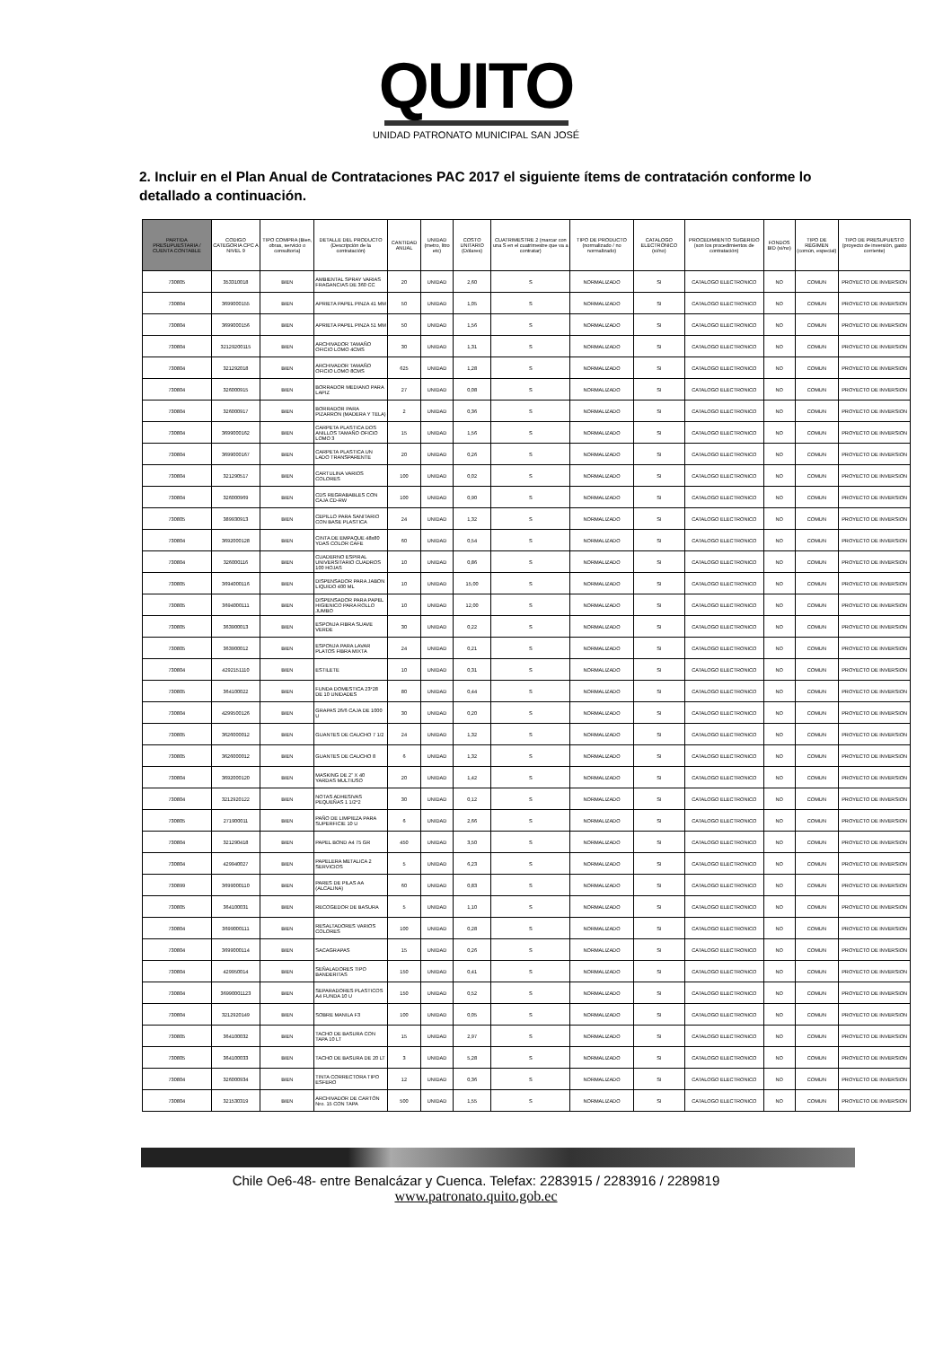QUITO
UNIDAD PATRONATO MUNICIPAL SAN JOSÉ
2. Incluir en el Plan Anual de Contrataciones PAC 2017 el siguiente ítems de contratación conforme lo detallado a continuación.
| PARTIDA PRESUPUESTARIA / CUENTA CONTABLE | CODIGO CATEGORIA CPC A NIVEL 9 | TIPO COMPRA (Bien, obras, servicio o consultoría) | DETALLE DEL PRODUCTO (Descripción de la contratación) | CANTIDAD ANUAL | UNIDAD (metro, litro etc) | COSTO UNITARIO (Dólares) | CUATRIMESTRE 2 (marcar con una S en el cuatrimestre que va a contratar) | TIPO DE PRODUCTO (normalizado / no normalizado) | CATALOGO ELECTRÓNICO (si/no) | PROCEDIMIENTO SUGERIDO (son los procedimientos de contratación) | FONDOS BID (si/no) | TIPO DE RÉGIMEN (común, especial) | TIPO DE PRESUPUESTO (proyecto de inversión, gasto corriente) |
| --- | --- | --- | --- | --- | --- | --- | --- | --- | --- | --- | --- | --- | --- |
| 730805 | 353310018 | BIEN | AMBIENTAL SPRAY VARIAS FRAGANCIAS DE 360 CC | 20 | UNIDAD | 2,60 | S | NORMALIZADO | SI | CATALOGO ELECTRONICO | NO | COMUN | PROYECTO DE INVERSION |
| 730804 | 3699000155 | BIEN | APRIETA PAPEL PINZA 41 MM | 50 | UNIDAD | 1,05 | S | NORMALIZADO | SI | CATALOGO ELECTRONICO | NO | COMUN | PROYECTO DE INVERSION |
| 730804 | 3699000156 | BIEN | APRIETA PAPEL PINZA 51 MM | 50 | UNIDAD | 1,56 | S | NORMALIZADO | SI | CATALOGO ELECTRONICO | NO | COMUN | PROYECTO DE INVERSION |
| 730804 | 32129200115 | BIEN | ARCHIVADOR TAMAÑO OFICIO LOMO 4CMS | 30 | UNIDAD | 1,31 | S | NORMALIZADO | SI | CATALOGO ELECTRONICO | NO | COMUN | PROYECTO DE INVERSION |
| 730804 | 321292018 | BIEN | ARCHIVADOR TAMAÑO OFICIO LOMO 8CMS | 625 | UNIDAD | 1,28 | S | NORMALIZADO | SI | CATALOGO ELECTRONICO | NO | COMUN | PROYECTO DE INVERSION |
| 730804 | 326000915 | BIEN | BORRADOR MEDIANO PARA LAPIZ | 27 | UNIDAD | 0,08 | S | NORMALIZADO | SI | CATALOGO ELECTRONICO | NO | COMUN | PROYECTO DE INVERSION |
| 730804 | 326000917 | BIEN | BORRADOR PARA PIZARRON (MADERA Y TELA) | 2 | UNIDAD | 0,36 | S | NORMALIZADO | SI | CATALOGO ELECTRONICO | NO | COMUN | PROYECTO DE INVERSION |
| 730804 | 3699000162 | BIEN | CARPETA PLASTICA DOS ANILLOS TAMAÑO OFICIO LOMO 3 | 15 | UNIDAD | 1,56 | S | NORMALIZADO | SI | CATALOGO ELECTRONICO | NO | COMUN | PROYECTO DE INVERSION |
| 730804 | 3699000167 | BIEN | CARPETA PLASTICA UN LADO TRANSPARENTE | 20 | UNIDAD | 0,26 | S | NORMALIZADO | SI | CATALOGO ELECTRONICO | NO | COMUN | PROYECTO DE INVERSION |
| 730804 | 321290517 | BIEN | CARTULINA VARIOS COLORES | 100 | UNIDAD | 0,02 | S | NORMALIZADO | SI | CATALOGO ELECTRONICO | NO | COMUN | PROYECTO DE INVERSION |
| 730804 | 326000969 | BIEN | CDS REGRABABLES CON CAJA CD-RW | 100 | UNIDAD | 0,90 | S | NORMALIZADO | SI | CATALOGO ELECTRONICO | NO | COMUN | PROYECTO DE INVERSION |
| 730805 | 389930913 | BIEN | CEPILLO PARA SANITARIO CON BASE PLASTICA | 24 | UNIDAD | 1,32 | S | NORMALIZADO | SI | CATALOGO ELECTRONICO | NO | COMUN | PROYECTO DE INVERSION |
| 730804 | 3692000128 | BIEN | CINTA DE EMPAQUE 48x80 YDAS COLOR CAFE | 60 | UNIDAD | 0,54 | S | NORMALIZADO | SI | CATALOGO ELECTRONICO | NO | COMUN | PROYECTO DE INVERSION |
| 730804 | 326000116 | BIEN | CUADERNO ESPIRAL UNIVERSITARIO CUADROS 100 HOJAS | 10 | UNIDAD | 0,86 | S | NORMALIZADO | SI | CATALOGO ELECTRONICO | NO | COMUN | PROYECTO DE INVERSION |
| 730805 | 3694000116 | BIEN | DISPENSADOR PARA JABON LIQUIDO 400 ML | 10 | UNIDAD | 15,00 | S | NORMALIZADO | SI | CATALOGO ELECTRONICO | NO | COMUN | PROYECTO DE INVERSION |
| 730805 | 3694000111 | BIEN | DISPENSADOR PARA PAPEL HIGIENICO PARA ROLLO JUMBO | 10 | UNIDAD | 12,00 | S | NORMALIZADO | SI | CATALOGO ELECTRONICO | NO | COMUN | PROYECTO DE INVERSION |
| 730805 | 363900013 | BIEN | ESPONJA FIBRA SUAVE VERDE | 30 | UNIDAD | 0,22 | S | NORMALIZADO | SI | CATALOGO ELECTRONICO | NO | COMUN | PROYECTO DE INVERSION |
| 730805 | 363900012 | BIEN | ESPONJA PARA LAVAR PLATOS FIBRA MIXTA | 24 | UNIDAD | 0,21 | S | NORMALIZADO | SI | CATALOGO ELECTRONICO | NO | COMUN | PROYECTO DE INVERSION |
| 730804 | 4292151110 | BIEN | ESTILETE | 10 | UNIDAD | 0,31 | S | NORMALIZADO | SI | CATALOGO ELECTRONICO | NO | COMUN | PROYECTO DE INVERSION |
| 730805 | 364100022 | BIEN | FUNDA DOMESTICA 23*28 DE 10 UNIDADES | 80 | UNIDAD | 0,44 | S | NORMALIZADO | SI | CATALOGO ELECTRONICO | NO | COMUN | PROYECTO DE INVERSION |
| 730804 | 4299500126 | BIEN | GRAPAS 26/6 CAJA DE 1000 U | 30 | UNIDAD | 0,20 | S | NORMALIZADO | SI | CATALOGO ELECTRONICO | NO | COMUN | PROYECTO DE INVERSION |
| 730805 | 3626000012 | BIEN | GUANTES DE CAUCHO 7 1/2 | 24 | UNIDAD | 1,32 | S | NORMALIZADO | SI | CATALOGO ELECTRONICO | NO | COMUN | PROYECTO DE INVERSION |
| 730805 | 3626000012 | BIEN | GUANTES DE CAUCHO 8 | 6 | UNIDAD | 1,32 | S | NORMALIZADO | SI | CATALOGO ELECTRONICO | NO | COMUN | PROYECTO DE INVERSION |
| 730804 | 3692000120 | BIEN | MASKING DE 2" X 40 YARDAS MULTIUSO | 20 | UNIDAD | 1,42 | S | NORMALIZADO | SI | CATALOGO ELECTRONICO | NO | COMUN | PROYECTO DE INVERSION |
| 730804 | 3212920122 | BIEN | NOTAS ADHESIVAS PEQUEÑAS 1 1/2*2 | 30 | UNIDAD | 0,12 | S | NORMALIZADO | SI | CATALOGO ELECTRONICO | NO | COMUN | PROYECTO DE INVERSION |
| 730805 | 271900011 | BIEN | PAÑO DE LIMPIEZA PARA SUPERFICIE 10 U | 6 | UNIDAD | 2,66 | S | NORMALIZADO | SI | CATALOGO ELECTRONICO | NO | COMUN | PROYECTO DE INVERSION |
| 730804 | 321290418 | BIEN | PAPEL BOND A4 75 GR | 450 | UNIDAD | 3,50 | S | NORMALIZADO | SI | CATALOGO ELECTRONICO | NO | COMUN | PROYECTO DE INVERSION |
| 730804 | 429940027 | BIEN | PAPELERA METALICA 2 SERVICIOS | 5 | UNIDAD | 6,23 | S | NORMALIZADO | SI | CATALOGO ELECTRONICO | NO | COMUN | PROYECTO DE INVERSION |
| 730899 | 3699000110 | BIEN | PARES DE PILAS AA (ALCALINA) | 60 | UNIDAD | 0,83 | S | NORMALIZADO | SI | CATALOGO ELECTRONICO | NO | COMUN | PROYECTO DE INVERSION |
| 730805 | 364100031 | BIEN | RECOGEDOR DE BASURA | 5 | UNIDAD | 1,10 | S | NORMALIZADO | SI | CATALOGO ELECTRONICO | NO | COMUN | PROYECTO DE INVERSION |
| 730804 | 3699000111 | BIEN | RESALTADORES VARIOS COLORES | 100 | UNIDAD | 0,28 | S | NORMALIZADO | SI | CATALOGO ELECTRONICO | NO | COMUN | PROYECTO DE INVERSION |
| 730804 | 3699000114 | BIEN | SACAGRAPAS | 15 | UNIDAD | 0,26 | S | NORMALIZADO | SI | CATALOGO ELECTRONICO | NO | COMUN | PROYECTO DE INVERSION |
| 730804 | 429950014 | BIEN | SEÑALADORES TIPO BANDERITAS | 150 | UNIDAD | 0,41 | S | NORMALIZADO | SI | CATALOGO ELECTRONICO | NO | COMUN | PROYECTO DE INVERSION |
| 730804 | 36990001123 | BIEN | SEPARADORES PLASTICOS A4 FUNDA 10 U | 150 | UNIDAD | 0,52 | S | NORMALIZADO | SI | CATALOGO ELECTRONICO | NO | COMUN | PROYECTO DE INVERSION |
| 730804 | 3212920149 | BIEN | SOBRE MANILA F3 | 100 | UNIDAD | 0,05 | S | NORMALIZADO | SI | CATALOGO ELECTRONICO | NO | COMUN | PROYECTO DE INVERSION |
| 730805 | 364100032 | BIEN | TACHO DE BASURA CON TAPA 10 LT | 15 | UNIDAD | 2,97 | S | NORMALIZADO | SI | CATALOGO ELECTRONICO | NO | COMUN | PROYECTO DE INVERSION |
| 730805 | 364100033 | BIEN | TACHO DE BASURA DE 20 LT | 3 | UNIDAD | 5,28 | S | NORMALIZADO | SI | CATALOGO ELECTRONICO | NO | COMUN | PROYECTO DE INVERSION |
| 730804 | 326000934 | BIEN | TINTA CORRECTORA TIPO ESFERO | 12 | UNIDAD | 0,36 | S | NORMALIZADO | SI | CATALOGO ELECTRONICO | NO | COMUN | PROYECTO DE INVERSION |
| 730804 | 321530319 | BIEN | ARCHIVADOR DE CARTÓN Nro. 15 CON TAPA | 500 | UNIDAD | 1,55 | S | NORMALIZADO | SI | CATALOGO ELECTRONICO | NO | COMUN | PROYECTO DE INVERSION |
Chile Oe6-48- entre Benalcázar y Cuenca. Telefax: 2283915 / 2283916 / 2289819
www.patronato.quito.gob.ec